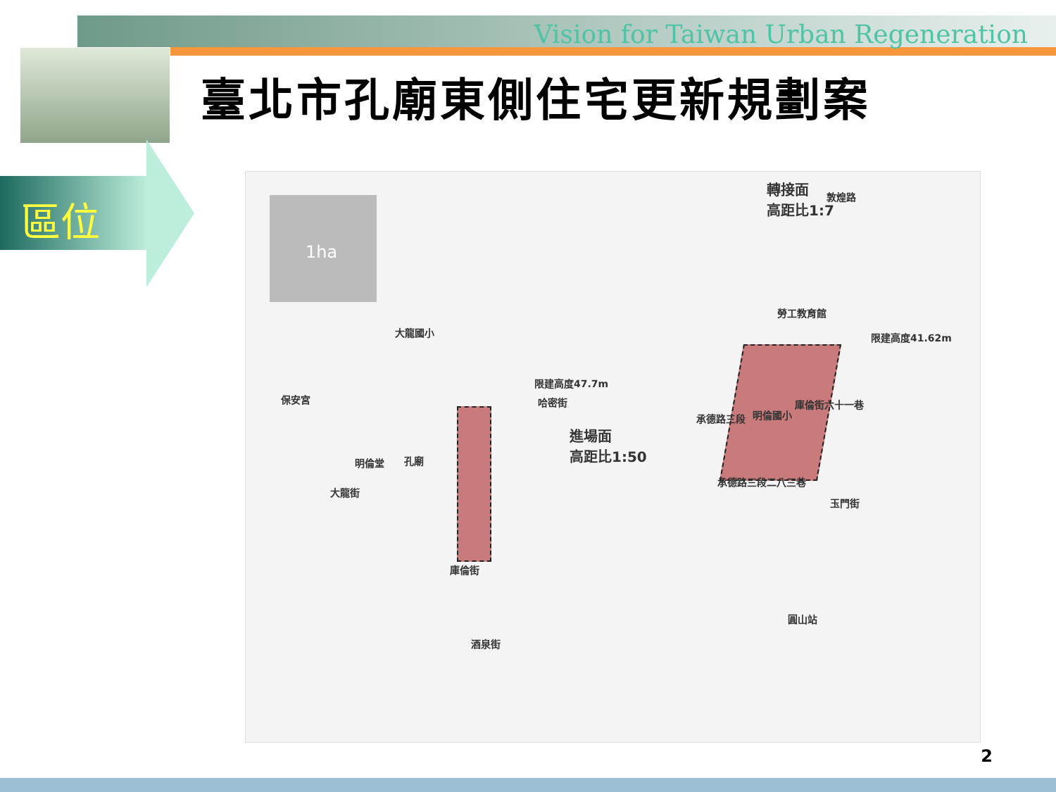Vision for Taiwan Urban Regeneration
區位
臺北市孔廟東側住宅更新規劃案
1ha
轉接面
高距比1:7
敦煌路
勞工教育館
限建高度41.62m 大龍國小
限建高度47.7m
哈密街 保安宮
明倫國小
進場面
高距比1:50
明倫堂 孔廟
大龍街
承德路三段
庫倫街六十一巷
承德路三段二八三巷
玉門街
庫倫街
圓山站
酒泉街
2